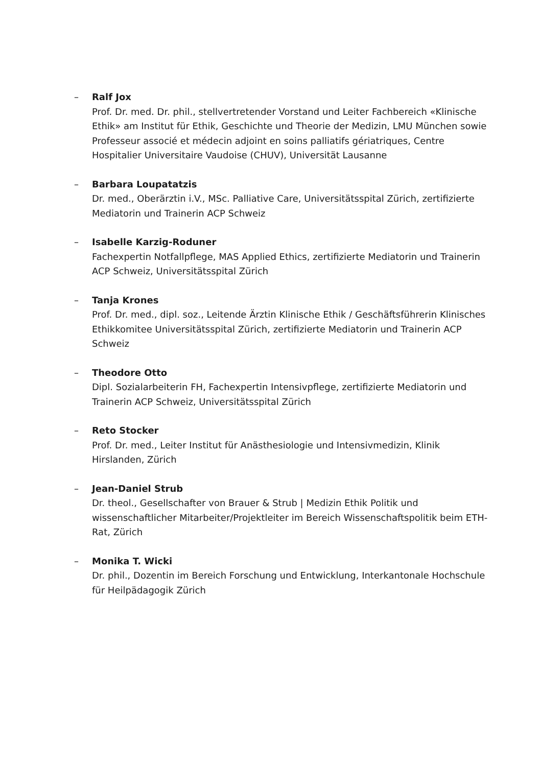– Ralf Jox
Prof. Dr. med. Dr. phil., stellvertretender Vorstand und Leiter Fachbereich «Klinische Ethik» am Institut für Ethik, Geschichte und Theorie der Medizin, LMU München sowie Professeur associé et médecin adjoint en soins palliatifs gériatriques, Centre Hospitalier Universitaire Vaudoise (CHUV), Universität Lausanne
– Barbara Loupatatzis
Dr. med., Oberärztin i.V., MSc. Palliative Care, Universitätsspital Zürich, zertifizierte Mediatorin und Trainerin ACP Schweiz
– Isabelle Karzig-Roduner
Fachexpertin Notfallpflege, MAS Applied Ethics, zertifizierte Mediatorin und Trainerin ACP Schweiz, Universitätsspital Zürich
– Tanja Krones
Prof. Dr. med., dipl. soz., Leitende Ärztin Klinische Ethik / Geschäftsführerin Klinisches Ethikkomitee Universitätsspital Zürich, zertifizierte Mediatorin und Trainerin ACP Schweiz
– Theodore Otto
Dipl. Sozialarbeiterin FH, Fachexpertin Intensivpflege, zertifizierte Mediatorin und Trainerin ACP Schweiz, Universitätsspital Zürich
– Reto Stocker
Prof. Dr. med., Leiter Institut für Anästhesiologie und Intensivmedizin, Klinik Hirslanden, Zürich
– Jean-Daniel Strub
Dr. theol., Gesellschafter von Brauer & Strub | Medizin Ethik Politik und wissenschaftlicher Mitarbeiter/Projektleiter im Bereich Wissenschaftspolitik beim ETH-Rat, Zürich
– Monika T. Wicki
Dr. phil., Dozentin im Bereich Forschung und Entwicklung, Interkantonale Hochschule für Heilpädagogik Zürich